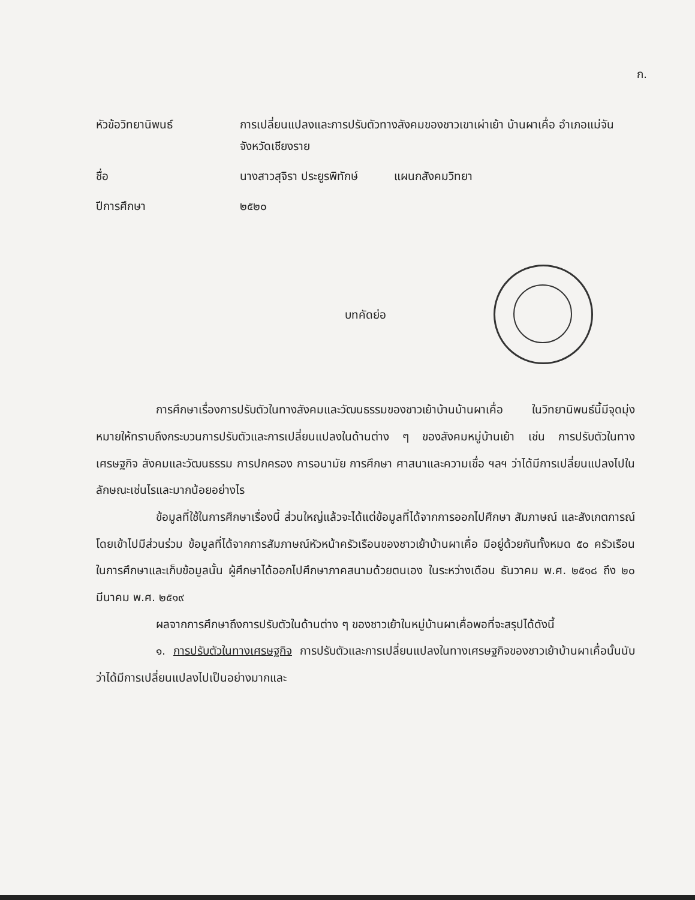ก.
หัวข้อวิทยานิพนธ์
การเปลี่ยนแปลงและการปรับตัวทางสังคมของชาวเขาเผ่าเย้า บ้านผาเคื่อ อำเภอแม่จัน จังหวัดเชียงราย
ชื่อ
นางสาวสุจิรา ประยูรพิทักษ์ แผนกสังคมวิทยา
ปีการศึกษา
๒๕๒๐
บทคัดย่อ
การศึกษาเรื่องการปรับตัวในทางสังคมและวัฒนธรรมของชาวเย้าบ้านบ้านผาเคื่อ ในวิทยานิพนธ์นี้มีจุดมุ่งหมายให้ทราบถึงกระบวนการปรับตัวและการเปลี่ยนแปลงในด้านต่าง ๆ ของสังคมหมู่บ้านเย้า เช่น การปรับตัวในทางเศรษฐกิจ สังคมและวัฒนธรรม การปกครอง การอนามัย การศึกษา ศาสนาและความเชื่อ ฯลฯ ว่าได้มีการเปลี่ยนแปลงไปในลักษณะเช่นไรและมากน้อยอย่างไร
ข้อมูลที่ใช้ในการศึกษาเรื่องนี้ ส่วนใหญ่แล้วจะได้แต่ข้อมูลที่ได้จากการออกไปศึกษา สัมภาษณ์ และสังเกตการณ์โดยเข้าไปมีส่วนร่วม ข้อมูลที่ได้จากการสัมภาษณ์หัวหน้าครัวเรือนของชาวเย้าบ้านผาเคื่อ มีอยู่ด้วยกันทั้งหมด ๕๐ ครัวเรือน ในการศึกษาและเก็บข้อมูลนั้น ผู้ศึกษาได้ออกไปศึกษาภาคสนามด้วยตนเอง ในระหว่างเดือน ธันวาคม พ.ศ. ๒๕๑๘ ถึง ๒๐ มีนาคม พ.ศ. ๒๕๑๙
ผลจากการศึกษาถึงการปรับตัวในด้านต่าง ๆ ของชาวเย้าในหมู่บ้านผาเคื่อพอที่จะสรุปได้ดังนี้
๑. การปรับตัวในทางเศรษฐกิจ การปรับตัวและการเปลี่ยนแปลงในทางเศรษฐกิจของชาวเย้าบ้านผาเคื่อนั้นนับว่าได้มีการเปลี่ยนแปลงไปเป็นอย่างมากและ